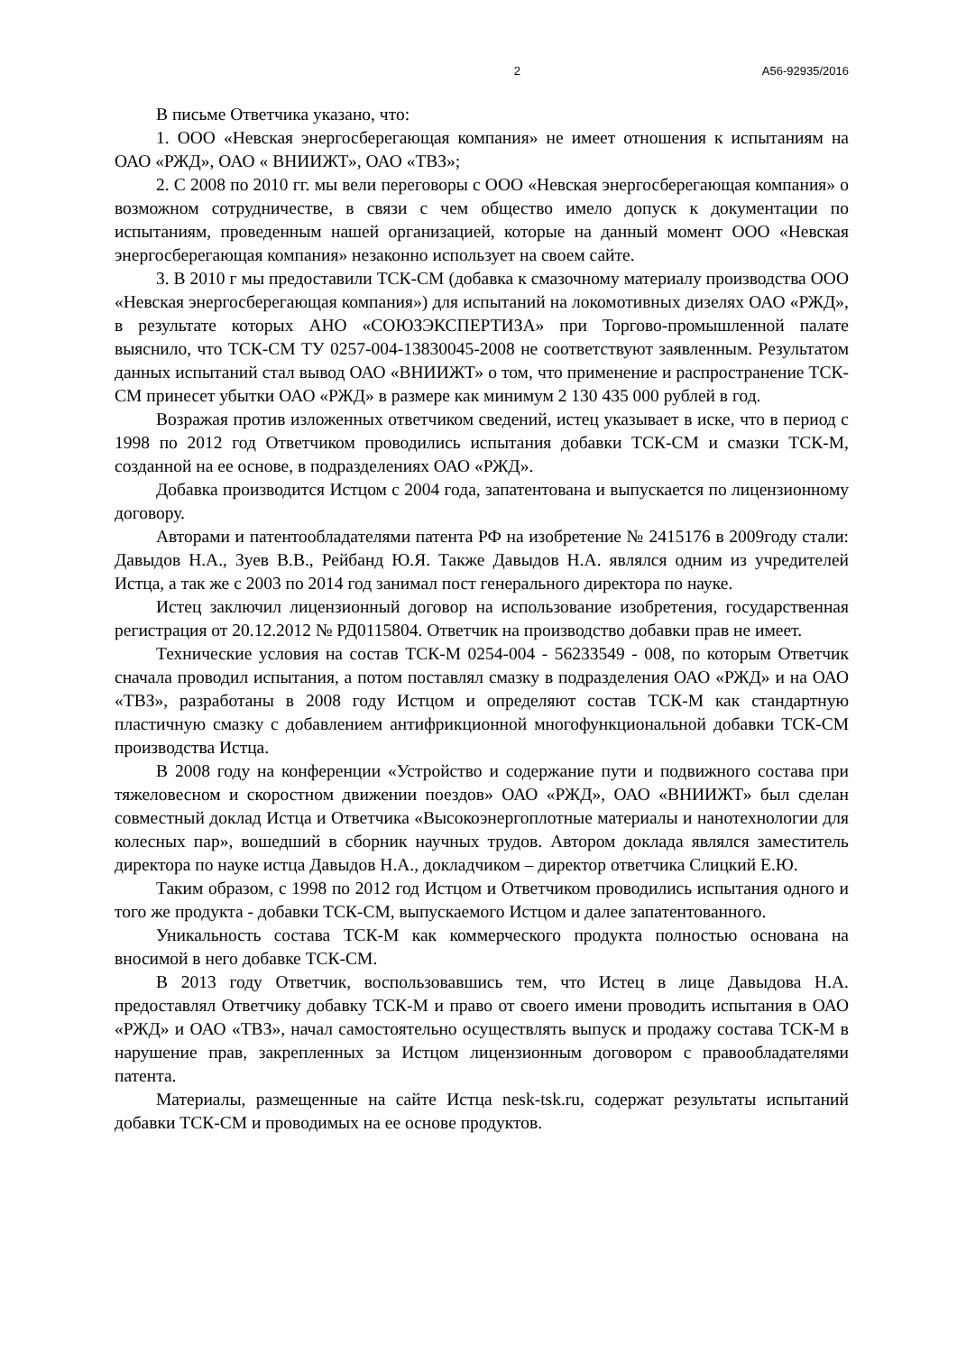2 А56-92935/2016
В письме Ответчика указано, что:
1. ООО «Невская энергосберегающая компания» не имеет отношения к испытаниям на ОАО «РЖД», ОАО « ВНИИЖТ», ОАО «ТВЗ»;
2. С 2008 по 2010 гг. мы вели переговоры с ООО «Невская энергосберегающая компания» о возможном сотрудничестве, в связи с чем общество имело допуск к документации по испытаниям, проведенным нашей организацией, которые на данный момент ООО «Невская энергосберегающая компания» незаконно использует на своем сайте.
3. В 2010 г мы предоставили ТСК-СМ (добавка к смазочному материалу производства ООО «Невская энергосберегающая компания») для испытаний на локомотивных дизелях ОАО «РЖД», в результате которых АНО «СОЮЗЭКСПЕРТИЗА» при Торгово-промышленной палате выяснило, что ТСК-СМ ТУ 0257-004-13830045-2008 не соответствуют заявленным. Результатом данных испытаний стал вывод ОАО «ВНИИЖТ» о том, что применение и распространение ТСК-СМ принесет убытки ОАО «РЖД» в размере как минимум 2 130 435 000 рублей в год.
Возражая против изложенных ответчиком сведений, истец указывает в иске, что в период с 1998 по 2012 год Ответчиком проводились испытания добавки ТСК-СМ и смазки ТСК-М, созданной на ее основе, в подразделениях ОАО «РЖД».
Добавка производится Истцом с 2004 года, запатентована и выпускается по лицензионному договору.
Авторами и патентообладателями патента РФ на изобретение № 2415176 в 2009году стали: Давыдов Н.А., Зуев В.В., Рейбанд Ю.Я. Также Давыдов Н.А. являлся одним из учредителей Истца, а так же с 2003 по 2014 год занимал пост генерального директора по науке.
Истец заключил лицензионный договор на использование изобретения, государственная регистрация от 20.12.2012 № РД0115804. Ответчик на производство добавки прав не имеет.
Технические условия на состав ТСК-М 0254-004 - 56233549 - 008, по которым Ответчик сначала проводил испытания, а потом поставлял смазку в подразделения ОАО «РЖД» и на ОАО «ТВЗ», разработаны в 2008 году Истцом и определяют состав ТСК-М как стандартную пластичную смазку с добавлением антифрикционной многофункциональной добавки ТСК-СМ производства Истца.
В 2008 году на конференции «Устройство и содержание пути и подвижного состава при тяжеловесном и скоростном движении поездов» ОАО «РЖД», ОАО «ВНИИЖТ» был сделан совместный доклад Истца и Ответчика «Высокоэнергоплотные материалы и нанотехнологии для колесных пар», вошедший в сборник научных трудов. Автором доклада являлся заместитель директора по науке истца Давыдов Н.А., докладчиком – директор ответчика Слицкий Е.Ю.
Таким образом, с 1998 по 2012 год Истцом и Ответчиком проводились испытания одного и того же продукта - добавки ТСК-СМ, выпускаемого Истцом и далее запатентованного.
Уникальность состава ТСК-М как коммерческого продукта полностью основана на вносимой в него добавке ТСК-СМ.
В 2013 году Ответчик, воспользовавшись тем, что Истец в лице Давыдова Н.А. предоставлял Ответчику добавку ТСК-М и право от своего имени проводить испытания в ОАО «РЖД» и ОАО «ТВЗ», начал самостоятельно осуществлять выпуск и продажу состава ТСК-М в нарушение прав, закрепленных за Истцом лицензионным договором с правообладателями патента.
Материалы, размещенные на сайте Истца nesk-tsk.ru, содержат результаты испытаний добавки ТСК-СМ и проводимых на ее основе продуктов.